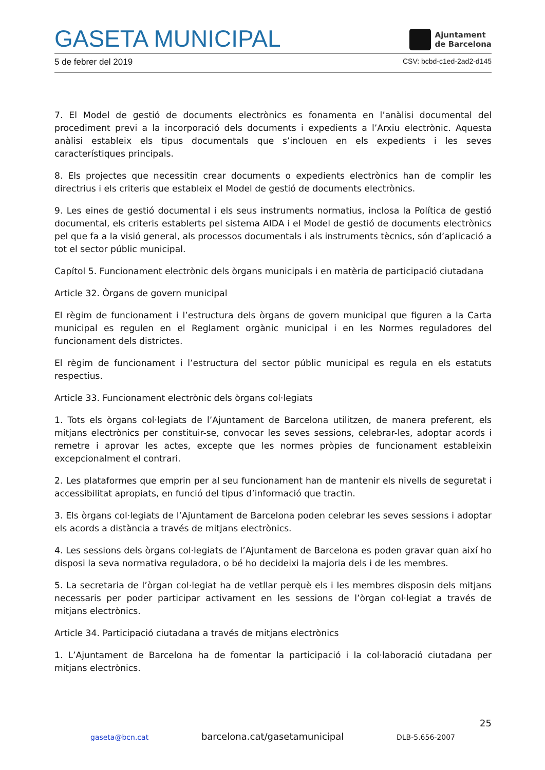GASETA MUNICIPAL
Ajuntament
de Barcelona
5 de febrer del 2019 CSV: bcbd-c1ed-2ad2-d145
7. El Model de gestió de documents electrònics es fonamenta en l’anàlisi documental del procediment previ a la incorporació dels documents i expedients a l’Arxiu electrònic. Aquesta anàlisi estableix els tipus documentals que s’inclouen en els expedients i les seves característiques principals.
8. Els projectes que necessitin crear documents o expedients electrònics han de complir les directrius i els criteris que estableix el Model de gestió de documents electrònics.
9. Les eines de gestió documental i els seus instruments normatius, inclosa la Política de gestió documental, els criteris establerts pel sistema AIDA i el Model de gestió de documents electrònics pel que fa a la visió general, als processos documentals i als instruments tècnics, són d’aplicació a tot el sector públic municipal.
Capítol 5. Funcionament electrònic dels òrgans municipals i en matèria de participació ciutadana
Article 32. Òrgans de govern municipal
El règim de funcionament i l’estructura dels òrgans de govern municipal que figuren a la Carta municipal es regulen en el Reglament orgànic municipal i en les Normes reguladores del funcionament dels districtes.
El règim de funcionament i l’estructura del sector públic municipal es regula en els estatuts respectius.
Article 33. Funcionament electrònic dels òrgans col·legiats
1. Tots els òrgans col·legiats de l’Ajuntament de Barcelona utilitzen, de manera preferent, els mitjans electrònics per constituir-se, convocar les seves sessions, celebrar-les, adoptar acords i remetre i aprovar les actes, excepte que les normes pròpies de funcionament estableixin excepcionalment el contrari.
2. Les plataformes que emprin per al seu funcionament han de mantenir els nivells de seguretat i accessibilitat apropiats, en funció del tipus d’informació que tractin.
3. Els òrgans col·legiats de l’Ajuntament de Barcelona poden celebrar les seves sessions i adoptar els acords a distància a través de mitjans electrònics.
4. Les sessions dels òrgans col·legiats de l’Ajuntament de Barcelona es poden gravar quan així ho disposi la seva normativa reguladora, o bé ho decideixi la majoria dels i de les membres.
5. La secretaria de l’òrgan col·legiat ha de vetllar perquè els i les membres disposin dels mitjans necessaris per poder participar activament en les sessions de l’òrgan col·legiat a través de mitjans electrònics.
Article 34. Participació ciutadana a través de mitjans electrònics
1. L’Ajuntament de Barcelona ha de fomentar la participació i la col·laboració ciutadana per mitjans electrònics.
25
gaseta@bcn.cat barcelona.cat/gasetamunicipal DLB-5.656-2007